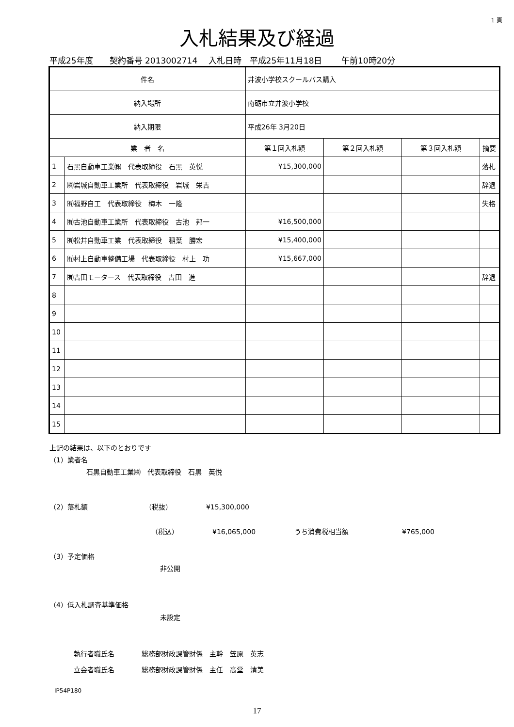1 頁
入札結果及び経過
平成25年度　　契約番号 2013002714　 入札日時　平成25年11月18日　　 午前10時20分
| 件名 | | 井波小学校スクールバス購入 | | | |
| 納入場所 | | 南砺市立井波小学校 | | | |
| 納入期限 | | 平成26年 3月20日 | | | |
| 業 者 名 | | 第１回入札額 | 第２回入札額 | 第３回入札額 | 摘要 |
| 1 | 石黒自動車工業㈱ 代表取締役 石黒 英悦 | ¥15,300,000 | | | 落札 |
| 2 | ㈱岩城自動車工業所 代表取締役 岩城 栄吉 | | | | 辞退 |
| 3 | ㈲福野自工 代表取締役 梅木 一隆 | | | | 失格 |
| 4 | ㈲古池自動車工業所 代表取締役 古池 邦一 | ¥16,500,000 | | | |
| 5 | ㈲松井自動車工業 代表取締役 稲葉 勝宏 | ¥15,400,000 | | | |
| 6 | ㈲村上自動車整備工場 代表取締役 村上 功 | ¥15,667,000 | | | |
| 7 | ㈲吉田モータース 代表取締役 吉田 進 | | | | 辞退 |
| 8 | | | | | |
| 9 | | | | | |
| 10 | | | | | |
| 11 | | | | | |
| 12 | | | | | |
| 13 | | | | | |
| 14 | | | | | |
| 15 | | | | | |
上記の結果は、以下のとおりです
（1）業者名
石黒自動車工業㈱　代表取締役　石黒　英悦
（2）落札額 （税抜） ¥15,300,000
（税込） ¥16,065,000 うち消費税相当額 ¥765,000
（3）予定価格
非公開
（4）低入札調査基準価格
未設定
執行者職氏名 総務部財政課管財係　主幹　笠原　英志
立会者職氏名 総務部財政課管財係　主任　高堂　清美
IP54P180
17